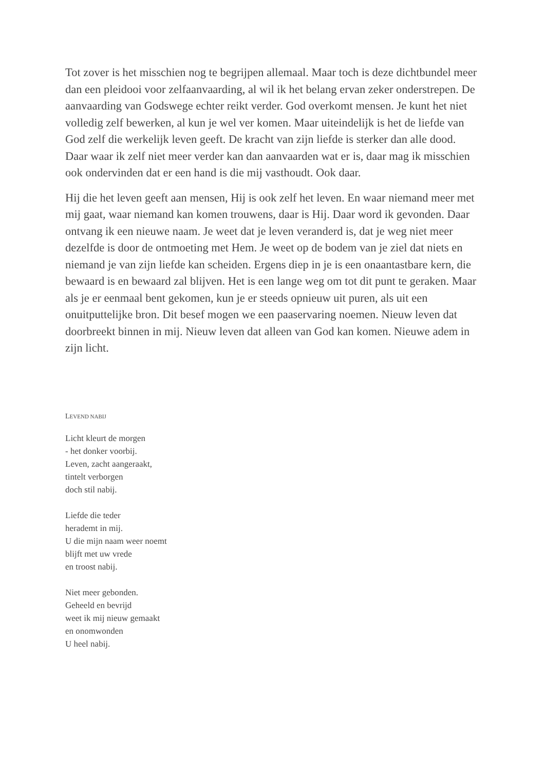Tot zover is het misschien nog te begrijpen allemaal. Maar toch is deze dichtbundel meer dan een pleidooi voor zelfaanvaarding, al wil ik het belang ervan zeker onderstrepen. De aanvaarding van Godswege echter reikt verder. God overkomt mensen. Je kunt het niet volledig zelf bewerken, al kun je wel ver komen. Maar uiteindelijk is het de liefde van God zelf die werkelijk leven geeft. De kracht van zijn liefde is sterker dan alle dood. Daar waar ik zelf niet meer verder kan dan aanvaarden wat er is, daar mag ik misschien ook ondervinden dat er een hand is die mij vasthoudt. Ook daar.
Hij die het leven geeft aan mensen, Hij is ook zelf het leven. En waar niemand meer met mij gaat, waar niemand kan komen trouwens, daar is Hij. Daar word ik gevonden. Daar ontvang ik een nieuwe naam. Je weet dat je leven veranderd is, dat je weg niet meer dezelfde is door de ontmoeting met Hem. Je weet op de bodem van je ziel dat niets en niemand je van zijn liefde kan scheiden. Ergens diep in je is een onaantastbare kern, die bewaard is en bewaard zal blijven. Het is een lange weg om tot dit punt te geraken. Maar als je er eenmaal bent gekomen, kun je er steeds opnieuw uit puren, als uit een onuitputtelijke bron. Dit besef mogen we een paaservaring noemen. Nieuw leven dat doorbreekt binnen in mij. Nieuw leven dat alleen van God kan komen. Nieuwe adem in zijn licht.
LEVEND NABIJ
Licht kleurt de morgen
- het donker voorbij.
Leven, zacht aangeraakt,
tintelt verborgen
doch stil nabij.
Liefde die teder
herademt in mij.
U die mijn naam weer noemt
blijft met uw vrede
en troost nabij.
Niet meer gebonden.
Geheeld en bevrijd
weet ik mij nieuw gemaakt
en onomwonden
U heel nabij.